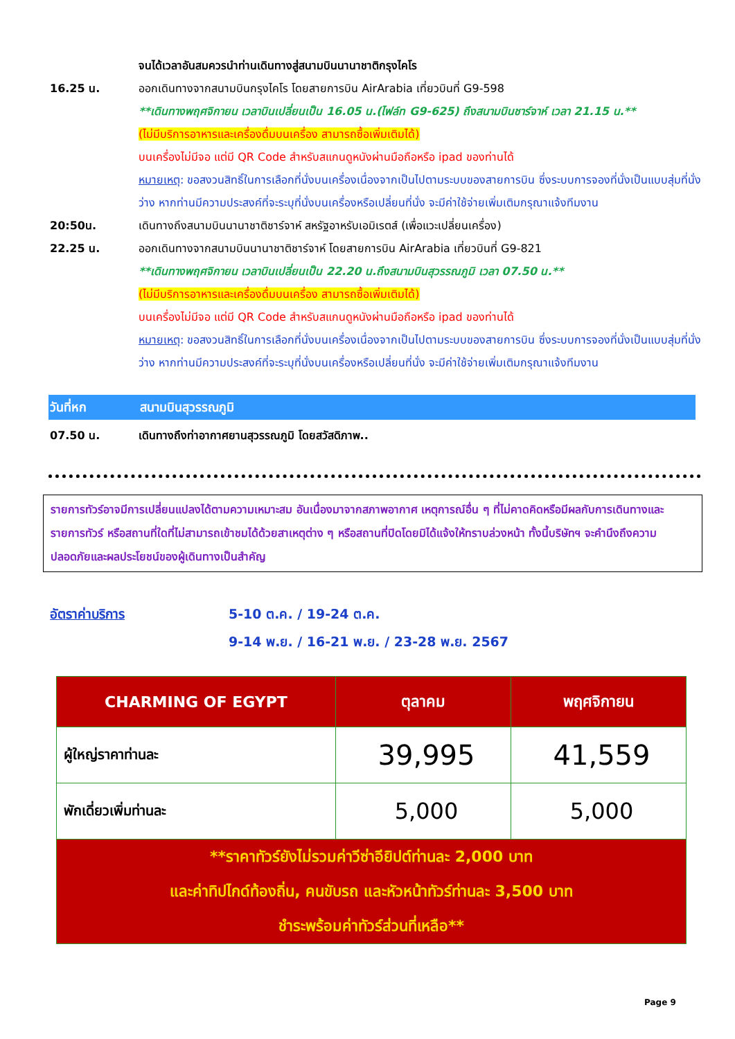จนได้เวลาอันสมควรนำท่านเดินทางสู่สนามบินนานาชาติกรุงไคโร
16.25 น. ออกเดินทางจากสนามบินกรุงไคโร โดยสายการบิน AirArabia เที่ยวบินที่ G9-598
**เดินทางพฤศจิกายน เวลาบินเปลี่ยนเป็น 16.05 น.(ไฟล์ท G9-625) ถึงสนามบินชาร์จาห์ เวลา 21.15 น.**
(ไม่มีบริการอาหารและเครื่องดื่มบนเครื่อง สามารถซื้อเพิ่มเติมได้)
บนเครื่องไม่มีจอ แต่มี QR Code สำหรับสแกนดูหนังผ่านมือถือหรือ ipad ของท่านได้
หมายเหตุ: ขอสงวนสิทธิ์ในการเลือกที่นั่งบนเครื่องเนื่องจากเป็นไปตามระบบของสายการบิน ซึ่งระบบการจองที่นั่งเป็นแบบสุ่มที่นั่งว่าง หากท่านมีความประสงค์ที่จะระบุที่นั่งบนเครื่องหรือเปลี่ยนที่นั่ง จะมีค่าใช้จ่ายเพิ่มเติมกรุณาแจ้งทีมงาน
20:50น. เดินทางถึงสนามบินนานาชาติชาร์จาห์ สหรัฐอาหรับเอมิเรตส์ (เพื่อแวะเปลี่ยนเครื่อง)
22.25 น. ออกเดินทางจากสนามบินนานาชาติชาร์จาห์ โดยสายการบิน AirArabia เที่ยวบินที่ G9-821
**เดินทางพฤศจิกายน เวลาบินเปลี่ยนเป็น 22.20 น.ถึงสนามบินสุวรรณภูมิ เวลา 07.50 น.**
(ไม่มีบริการอาหารและเครื่องดื่มบนเครื่อง สามารถซื้อเพิ่มเติมได้)
บนเครื่องไม่มีจอ แต่มี QR Code สำหรับสแกนดูหนังผ่านมือถือหรือ ipad ของท่านได้
หมายเหตุ: ขอสงวนสิทธิ์ในการเลือกที่นั่งบนเครื่องเนื่องจากเป็นไปตามระบบของสายการบิน ซึ่งระบบการจองที่นั่งเป็นแบบสุ่มที่นั่งว่าง หากท่านมีความประสงค์ที่จะระบุที่นั่งบนเครื่องหรือเปลี่ยนที่นั่ง จะมีค่าใช้จ่ายเพิ่มเติมกรุณาแจ้งทีมงาน
วันที่หก สนามบินสุวรรณภูมิ
07.50 น. เดินทางถึงท่าอากาศยานสุวรรณภูมิ โดยสวัสดิภาพ..
รายการทัวร์อาจมีการเปลี่ยนแปลงได้ตามความเหมาะสม อันเนื่องมาจากสภาพอากาศ เหตุการณ์อื่น ๆ ที่ไม่คาดคิดหรือมีผลกับการเดินทางและรายการทัวร์ หรือสถานที่ใดที่ไม่สามารถเข้าชมได้ด้วยสาเหตุต่าง ๆ หรือสถานที่ปิดโดยมิได้แจ้งให้ทราบล่วงหน้า ทั้งนี้บริษัทฯ จะคำนึงถึงความปลอดภัยและผลประโยชน์ของผู้เดินทางเป็นสำคัญ
อัตราค่าบริการ 5-10 ต.ค. / 19-24 ต.ค.
9-14 พ.ย. / 16-21 พ.ย. / 23-28 พ.ย. 2567
| CHARMING OF EGYPT | ตุลาคม | พฤศจิกายน |
| --- | --- | --- |
| ผู้ใหญ่ราคาท่านละ | 39,995 | 41,559 |
| พักเดี่ยวเพิ่มท่านละ | 5,000 | 5,000 |
| **ราคาทัวร์ยังไม่รวมค่าวีซ่าอียิปต์ท่านละ 2,000 บาท และค่าทิปไกด์ท้องถิ่น, คนขับรถ และหัวหน้าทัวร์ท่านละ 3,500 บาท ชำระพร้อมค่าทัวร์ส่วนที่เหลือ** | | |
Page 9